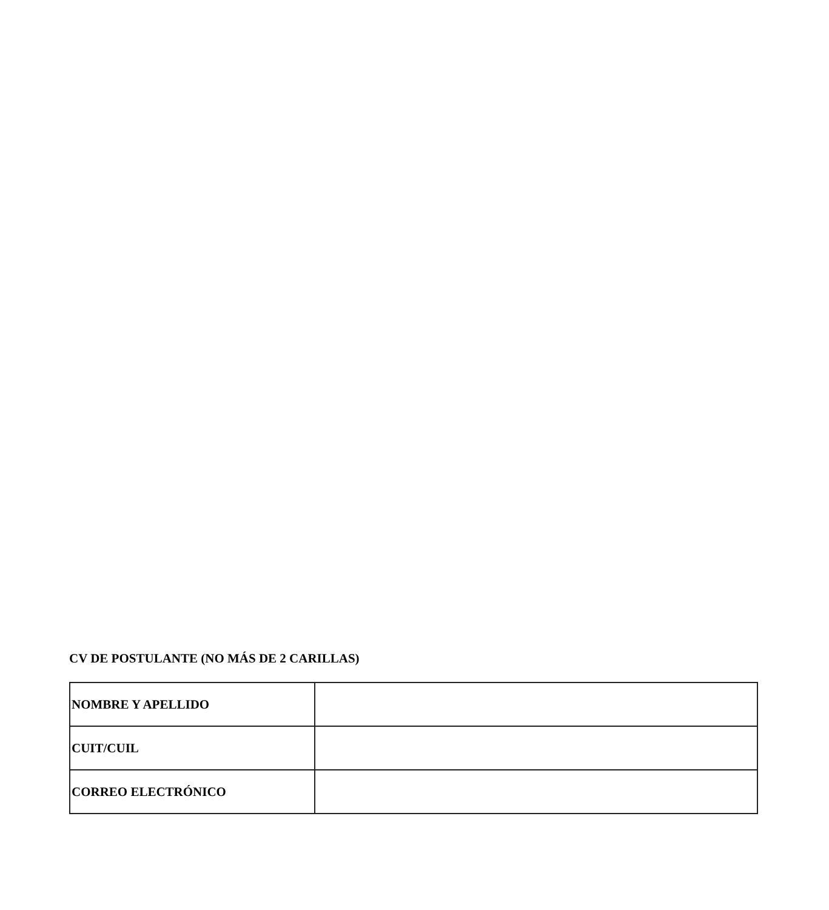CV DE POSTULANTE (NO MÁS DE 2 CARILLAS)
| NOMBRE Y APELLIDO | |
| CUIT/CUIL | |
| CORREO ELECTRÓNICO | |